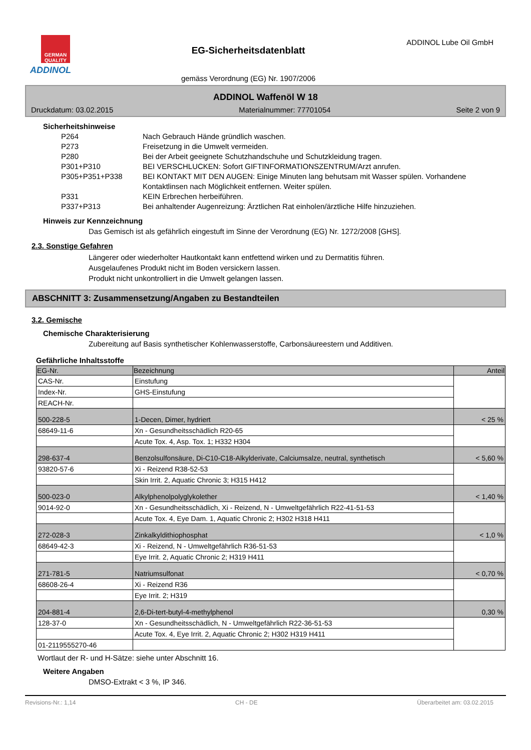GERMAN QUALITY
ADDINOL
EG-Sicherheitsdatenblatt
gemäss Verordnung (EG) Nr. 1907/2006
ADDINOL Lube Oil GmbH
ADDINOL Waffenöl W 18
Druckdatum: 03.02.2015 Materialnummer: 77701054 Seite 2 von 9
Sicherheitshinweise
P264 Nach Gebrauch Hände gründlich waschen.
P273 Freisetzung in die Umwelt vermeiden.
P280 Bei der Arbeit geeignete Schutzhandschuhe und Schutzkleidung tragen.
P301+P310 BEI VERSCHLUCKEN: Sofort GIFTINFORMATIONSZENTRUM/Arzt anrufen.
P305+P351+P338 BEI KONTAKT MIT DEN AUGEN: Einige Minuten lang behutsam mit Wasser spülen. Vorhandene Kontaktlinsen nach Möglichkeit entfernen. Weiter spülen.
P331 KEIN Erbrechen herbeiführen.
P337+P313 Bei anhaltender Augenreizung: Ärztlichen Rat einholen/ärztliche Hilfe hinzuziehen.
Hinweis zur Kennzeichnung
Das Gemisch ist als gefährlich eingestuft im Sinne der Verordnung (EG) Nr. 1272/2008 [GHS].
2.3. Sonstige Gefahren
Längerer oder wiederholter Hautkontakt kann entfettend wirken und zu Dermatitis führen.
Ausgelaufenes Produkt nicht im Boden versickern lassen.
Produkt nicht unkontrolliert in die Umwelt gelangen lassen.
ABSCHNITT 3: Zusammensetzung/Angaben zu Bestandteilen
3.2. Gemische
Chemische Charakterisierung
Zubereitung auf Basis synthetischer Kohlenwasserstoffe, Carbonsäureestern und Additiven.
Gefährliche Inhaltsstoffe
| EG-Nr. | Bezeichnung | Anteil |
| --- | --- | --- |
| CAS-Nr. | Einstufung | |
| Index-Nr. | GHS-Einstufung | |
| REACH-Nr. | | |
| 500-228-5 | 1-Decen, Dimer, hydriert | < 25 % |
| 68649-11-6 | Xn - Gesundheitsschädlich R20-65 | |
| | Acute Tox. 4, Asp. Tox. 1; H332 H304 | |
| 298-637-4 | Benzolsulfonsäure, Di-C10-C18-Alkylderivate, Calciumsalze, neutral, synthetisch | < 5,60 % |
| 93820-57-6 | Xi - Reizend R38-52-53 | |
| | Skin Irrit. 2, Aquatic Chronic 3; H315 H412 | |
| 500-023-0 | Alkylphenolpolyglykolether | < 1,40 % |
| 9014-92-0 | Xn - Gesundheitsschädlich, Xi - Reizend, N - Umweltgefährlich R22-41-51-53 | |
| | Acute Tox. 4, Eye Dam. 1, Aquatic Chronic 2; H302 H318 H411 | |
| 272-028-3 | Zinkalkyldithiophosphat | < 1,0 % |
| 68649-42-3 | Xi - Reizend, N - Umweltgefährlich R36-51-53 | |
| | Eye Irrit. 2, Aquatic Chronic 2; H319 H411 | |
| 271-781-5 | Natriumsulfonat | < 0,70 % |
| 68608-26-4 | Xi - Reizend R36 | |
| | Eye Irrit. 2; H319 | |
| 204-881-4 | 2,6-Di-tert-butyl-4-methylphenol | 0,30 % |
| 128-37-0 | Xn - Gesundheitsschädlich, N - Umweltgefährlich R22-36-51-53 | |
| | Acute Tox. 4, Eye Irrit. 2, Aquatic Chronic 2; H302 H319 H411 | |
| 01-2119555270-46 | | |
Wortlaut der R- und H-Sätze: siehe unter Abschnitt 16.
Weitere Angaben
DMSO-Extrakt < 3 %, IP 346.
Revisions-Nr.: 1,14 CH - DE Überarbeitet am: 03.02.2015